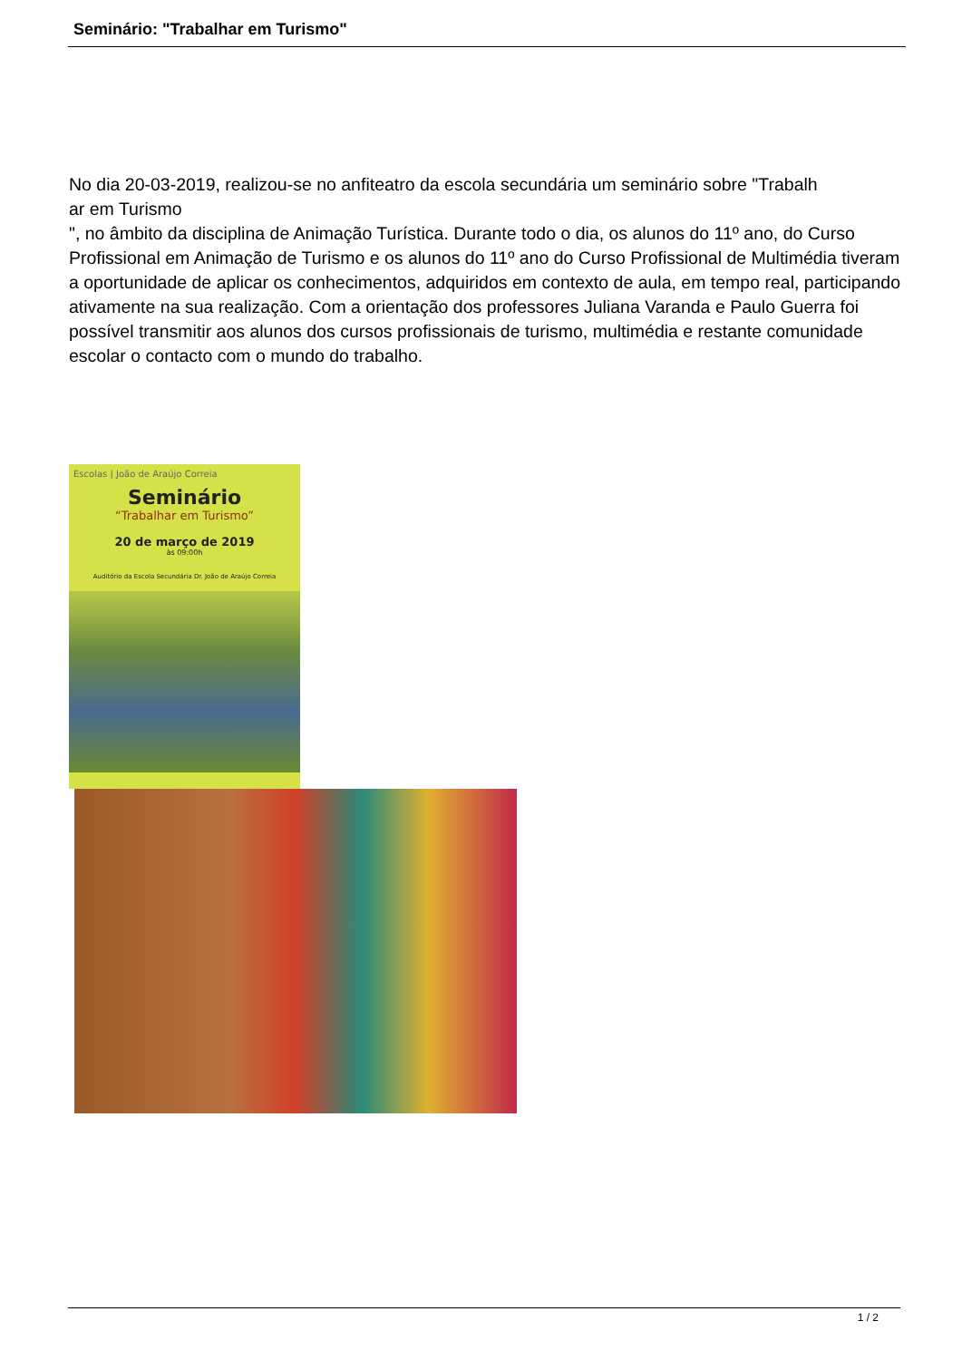Seminário: "Trabalhar em Turismo"
No dia 20-03-2019, realizou-se no anfiteatro da escola secundária um seminário sobre "Trabalh
ar em Turismo
", no âmbito da disciplina de Animação Turística. Durante todo o dia, os alunos do 11º ano, do Curso Profissional em Animação de Turismo e os alunos do 11º ano do Curso Profissional de Multimédia tiveram a oportunidade de aplicar os conhecimentos, adquiridos em contexto de aula, em tempo real, participando ativamente na sua realização. Com a orientação dos professores Juliana Varanda e Paulo Guerra foi possível transmitir aos alunos dos cursos profissionais de turismo, multimédia e restante comunidade escolar o contacto com o mundo do trabalho.
Escolas | João de Araújo Correia
Seminário
“Trabalhar em Turismo”
20 de março de 2019
às 09:00h
Auditório da Escola Secundária Dr. João de Araújo Correia
1 / 2